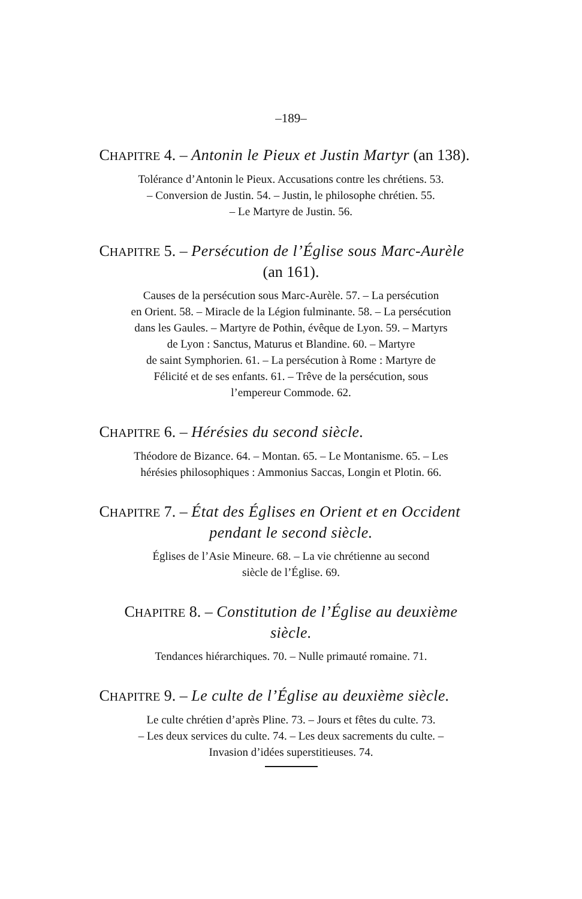–189–
CHAPITRE 4. – Antonin le Pieux et Justin Martyr (an 138).
Tolérance d’Antonin le Pieux. Accusations contre les chrétiens. 53.
– Conversion de Justin. 54. – Justin, le philosophe chrétien. 55.
– Le Martyre de Justin. 56.
CHAPITRE 5. – Persécution de l’Église sous Marc-Aurèle
(an 161).
Causes de la persécution sous Marc-Aurèle. 57. – La persécution
en Orient. 58. – Miracle de la Légion fulminante. 58. – La persécution
dans les Gaules. – Martyre de Pothin, évêque de Lyon. 59. – Martyrs
de Lyon : Sanctus, Maturus et Blandine. 60. – Martyre
de saint Symphorien. 61. – La persécution à Rome : Martyre de
Félicité et de ses enfants. 61. – Trêve de la persécution, sous
l’empereur Commode. 62.
CHAPITRE 6. – Hérésies du second siècle.
Théodore de Bizance. 64. – Montan. 65. – Le Montanisme. 65. – Les
hérésies philosophiques : Ammonius Saccas, Longin et Plotin. 66.
CHAPITRE 7. – État des Églises en Orient et en Occident
pendant le second siècle.
Églises de l’Asie Mineure. 68. – La vie chrétienne au second
siècle de l’Église. 69.
CHAPITRE 8. – Constitution de l’Église au deuxième
siècle.
Tendances hiérarchiques. 70. – Nulle primauté romaine. 71.
CHAPITRE 9. – Le culte de l’Église au deuxième siècle.
Le culte chrétien d’après Pline. 73. – Jours et fêtes du culte. 73.
– Les deux services du culte. 74. – Les deux sacrements du culte. –
Invasion d’idées superstitieuses. 74.